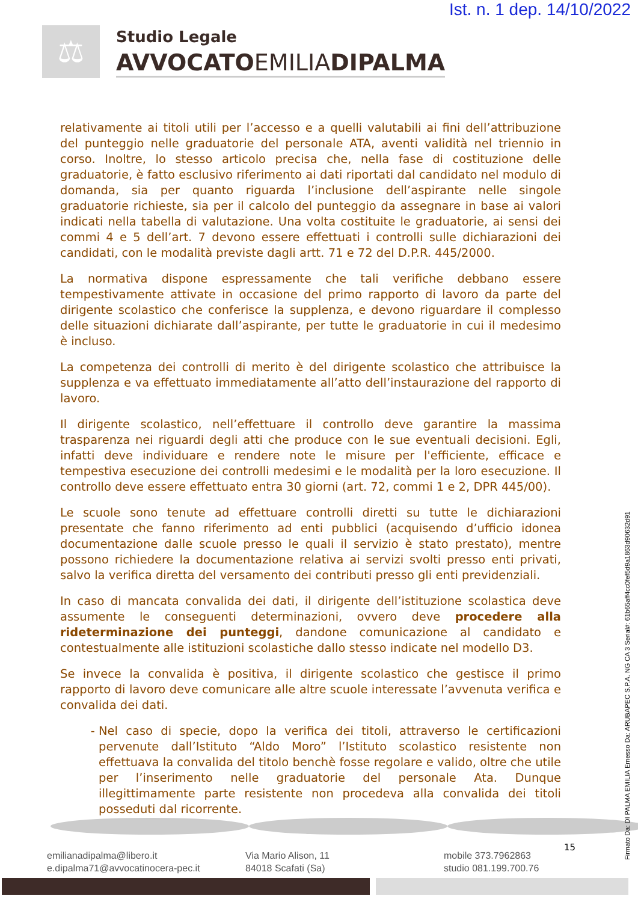Ist. n. 1 dep. 14/10/2022
⚖
Studio Legale
AVVOCATOEMILIADIPALMA
relativamente ai titoli utili per l’accesso e a quelli valutabili ai fini dell’attribuzione del punteggio nelle graduatorie del personale ATA, aventi validità nel triennio in corso. Inoltre, lo stesso articolo precisa che, nella fase di costituzione delle graduatorie, è fatto esclusivo riferimento ai dati riportati dal candidato nel modulo di domanda, sia per quanto riguarda l’inclusione dell’aspirante nelle singole graduatorie richieste, sia per il calcolo del punteggio da assegnare in base ai valori indicati nella tabella di valutazione. Una volta costituite le graduatorie, ai sensi dei commi 4 e 5 dell’art. 7 devono essere effettuati i controlli sulle dichiarazioni dei candidati, con le modalità previste dagli artt. 71 e 72 del D.P.R. 445/2000.
La normativa dispone espressamente che tali verifiche debbano essere tempestivamente attivate in occasione del primo rapporto di lavoro da parte del dirigente scolastico che conferisce la supplenza, e devono riguardare il complesso delle situazioni dichiarate dall’aspirante, per tutte le graduatorie in cui il medesimo è incluso.
La competenza dei controlli di merito è del dirigente scolastico che attribuisce la supplenza e va effettuato immediatamente all’atto dell’instaurazione del rapporto di lavoro.
Il dirigente scolastico, nell’effettuare il controllo deve garantire la massima trasparenza nei riguardi degli atti che produce con le sue eventuali decisioni. Egli, infatti deve individuare e rendere note le misure per l'efficiente, efficace e tempestiva esecuzione dei controlli medesimi e le modalità per la loro esecuzione. Il controllo deve essere effettuato entra 30 giorni (art. 72, commi 1 e 2, DPR 445/00).
Le scuole sono tenute ad effettuare controlli diretti su tutte le dichiarazioni presentate che fanno riferimento ad enti pubblici (acquisendo d’ufficio idonea documentazione dalle scuole presso le quali il servizio è stato prestato), mentre possono richiedere la documentazione relativa ai servizi svolti presso enti privati, salvo la verifica diretta del versamento dei contributi presso gli enti previdenziali.
In caso di mancata convalida dei dati, il dirigente dell’istituzione scolastica deve assumente le conseguenti determinazioni, ovvero deve procedere alla rideterminazione dei punteggi, dandone comunicazione al candidato e contestualmente alle istituzioni scolastiche dallo stesso indicate nel modello D3.
Se invece la convalida è positiva, il dirigente scolastico che gestisce il primo rapporto di lavoro deve comunicare alle altre scuole interessate l’avvenuta verifica e convalida dei dati.
Nel caso di specie, dopo la verifica dei titoli, attraverso le certificazioni pervenute dall’Istituto “Aldo Moro” l’Istituto scolastico resistente non effettuava la convalida del titolo benchè fosse regolare e valido, oltre che utile per l’inserimento nelle graduatorie del personale Ata. Dunque illegittimamente parte resistente non procedeva alla convalida dei titoli posseduti dal ricorrente.
emilianadipalma@libero.it
e.dipalma71@avvocatinocera-pec.it
Via Mario Alison, 11
84018 Scafati (Sa)
mobile 373.7962863
studio 081.199.700.76
15
Firmato Da: DI PALMA EMILIA Emesso Da: ARUBAPEC S.P.A. NG CA 3 Serial#: 61b65aff4cc0fef5d9a1863d90632d91